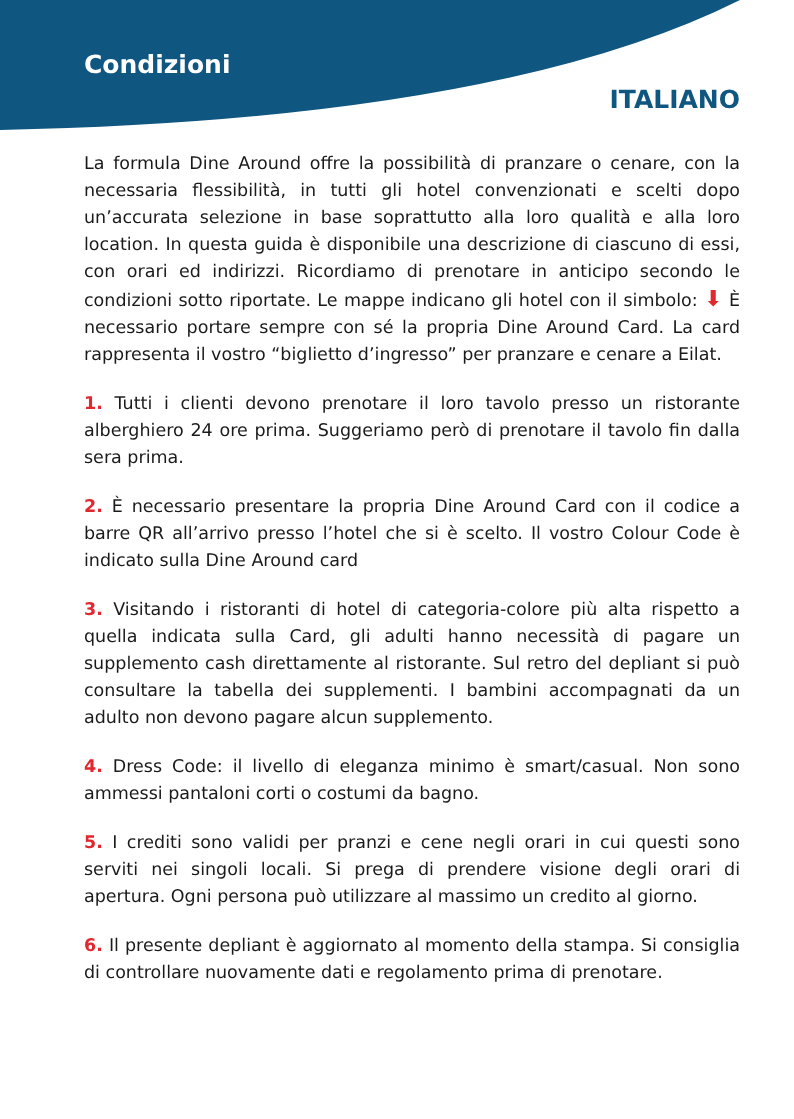Condizioni
ITALIANO
La formula Dine Around offre la possibilità di pranzare o cenare, con la necessaria flessibilità, in tutti gli hotel convenzionati e scelti dopo un’accurata selezione in base soprattutto alla loro qualità e alla loro location. In questa guida è disponibile una descrizione di ciascuno di essi, con orari ed indirizzi. Ricordiamo di prenotare in anticipo secondo le condizioni sotto riportate. Le mappe indicano gli hotel con il simbolo: ⬇ È necessario portare sempre con sé la propria Dine Around Card. La card rappresenta il vostro “biglietto d’ingresso” per pranzare e cenare a Eilat.
1. Tutti i clienti devono prenotare il loro tavolo presso un ristorante alberghiero 24 ore prima. Suggeriamo però di prenotare il tavolo fin dalla sera prima.
2. È necessario presentare la propria Dine Around Card con il codice a barre QR all’arrivo presso l’hotel che si è scelto. Il vostro Colour Code è indicato sulla Dine Around card
3. Visitando i ristoranti di hotel di categoria-colore più alta rispetto a quella indicata sulla Card, gli adulti hanno necessità di pagare un supplemento cash direttamente al ristorante. Sul retro del depliant si può consultare la tabella dei supplementi. I bambini accompagnati da un adulto non devono pagare alcun supplemento.
4. Dress Code: il livello di eleganza minimo è smart/casual. Non sono ammessi pantaloni corti o costumi da bagno.
5. I crediti sono validi per pranzi e cene negli orari in cui questi sono serviti nei singoli locali. Si prega di prendere visione degli orari di apertura. Ogni persona può utilizzare al massimo un credito al giorno.
6. Il presente depliant è aggiornato al momento della stampa. Si consiglia di controllare nuovamente dati e regolamento prima di prenotare.